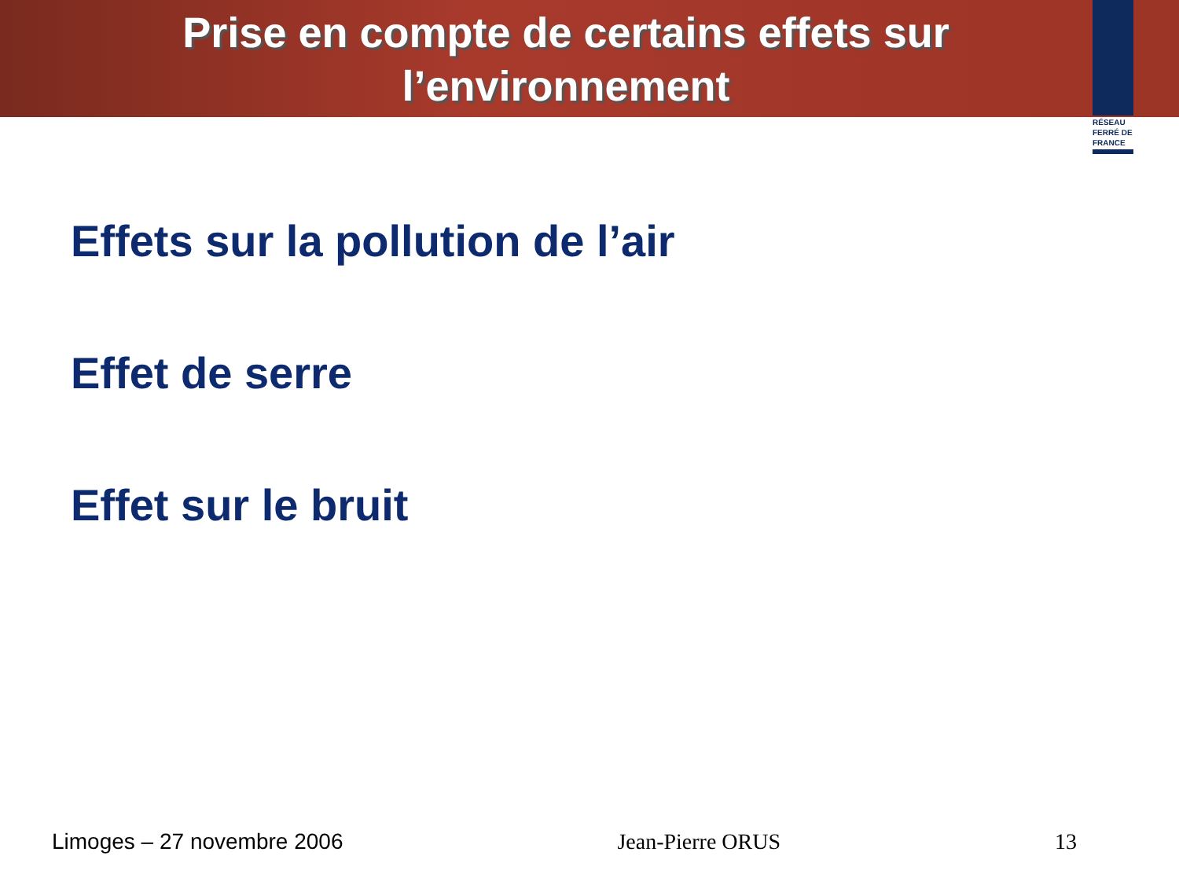Prise en compte de certains effets sur l’environnement
RÉSEAU FERRÉ DE FRANCE
Effets sur la pollution de l’air
Effet de serre
Effet sur le bruit
Limoges – 27 novembre 2006 Jean-Pierre ORUS 13